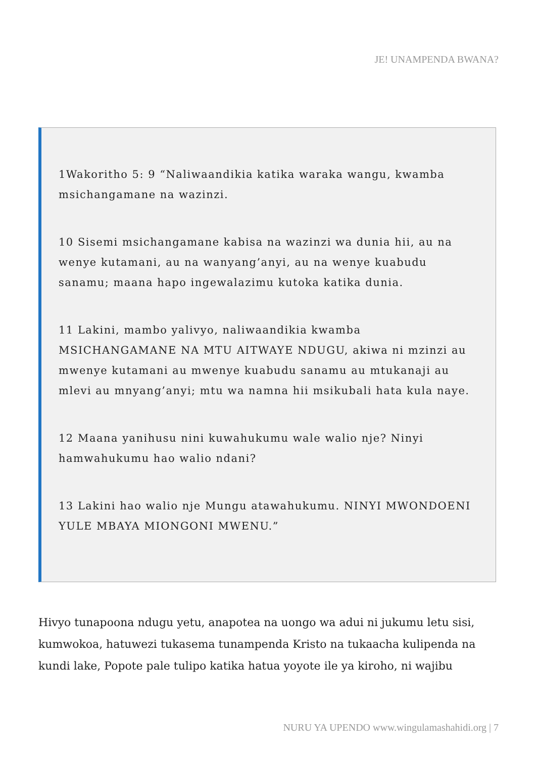JE! UNAMPENDA BWANA?
1Wakoritho 5: 9 “Naliwaandikia katika waraka wangu, kwamba msichangamane na wazinzi.
10 Sisemi msichangamane kabisa na wazinzi wa dunia hii, au na wenye kutamani, au na wanyang’anyi, au na wenye kuabudu sanamu; maana hapo ingewalazimu kutoka katika dunia.
11 Lakini, mambo yalivyo, naliwaandikia kwamba MSICHANGAMANE NA MTU AITWAYE NDUGU, akiwa ni mzinzi au mwenye kutamani au mwenye kuabudu sanamu au mtukanaji au mlevi au mnyang’anyi; mtu wa namna hii msikubali hata kula naye.
12 Maana yanihusu nini kuwahukumu wale walio nje? Ninyi hamwahukumu hao walio ndani?
13 Lakini hao walio nje Mungu atawahukumu. NINYI MWONDOENI YULE MBAYA MIONGONI MWENU.”
Hivyo tunapoona ndugu yetu, anapotea na uongo wa adui ni jukumu letu sisi, kumwokoa, hatuwezi tukasema tunampenda Kristo na tukaacha kulipenda na kundi lake, Popote pale tulipo katika hatua yoyote ile ya kiroho, ni wajibu
NURU YA UPENDO www.wingulamashahidi.org | 7